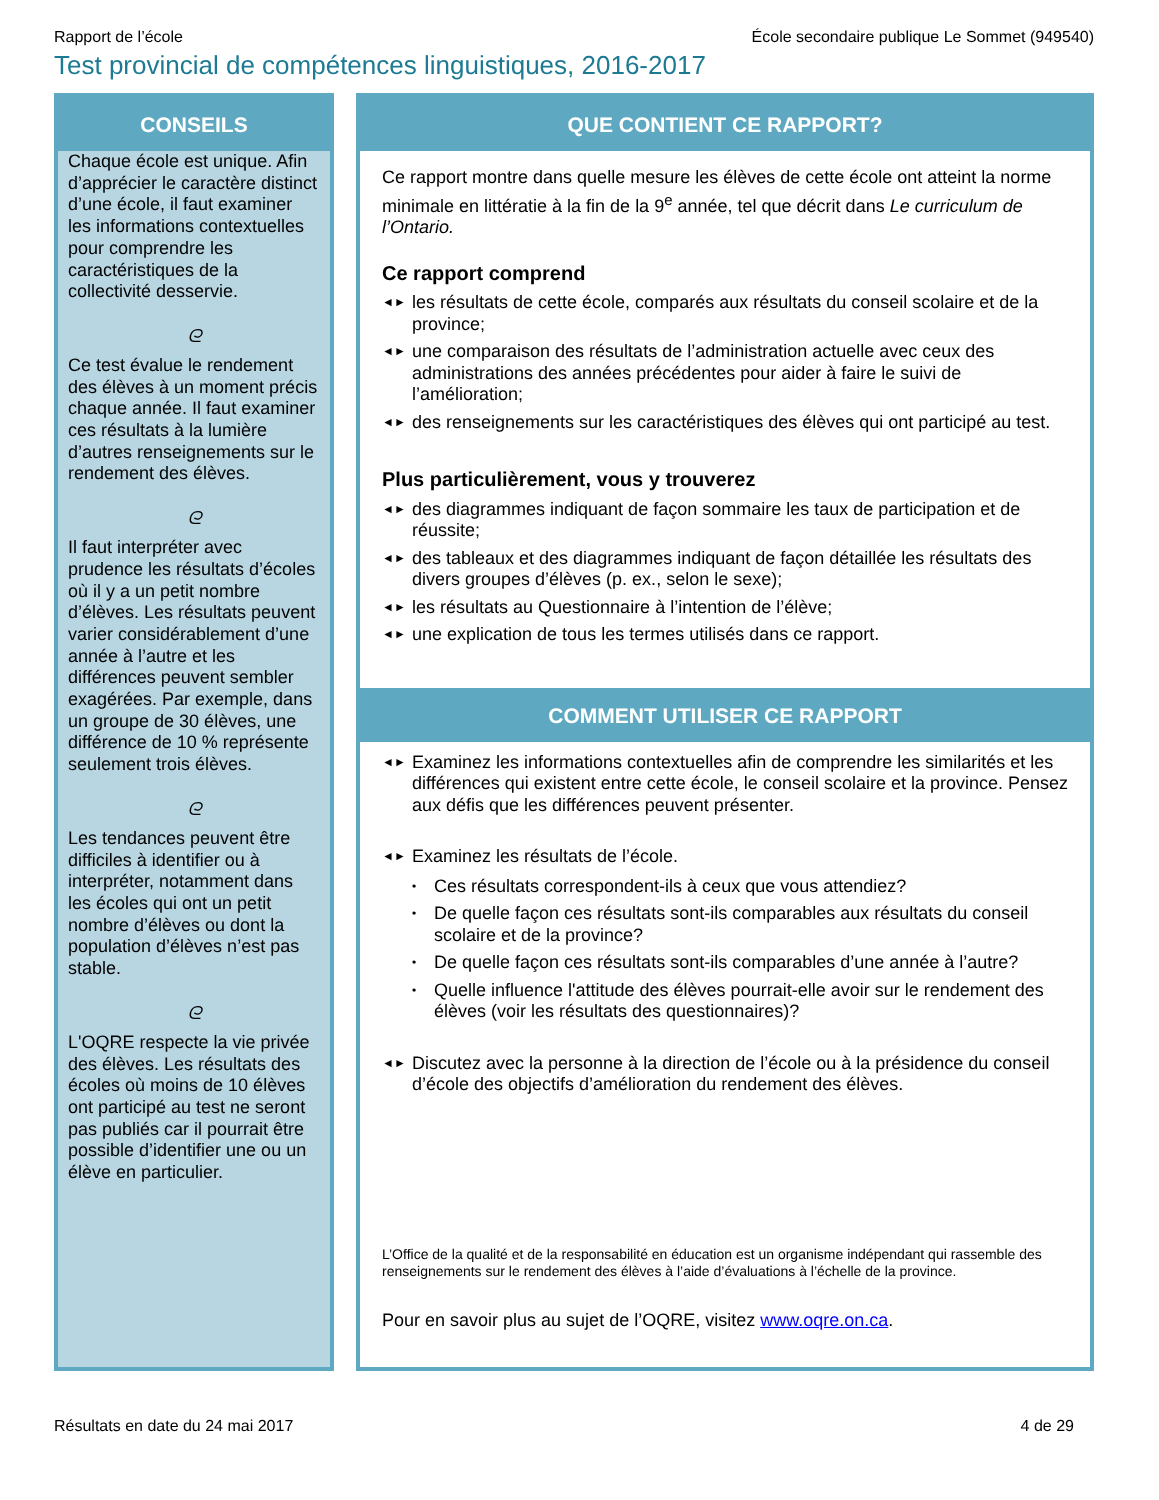Rapport de l’école École secondaire publique Le Sommet (949540)
Test provincial de compétences linguistiques, 2016-2017
CONSEILS
Chaque école est unique. Afin d’apprécier le caractère distinct d’une école, il faut examiner les informations contextuelles pour comprendre les caractéristiques de la collectivité desservie.
ᘓ
Ce test évalue le rendement des élèves à un moment précis chaque année. Il faut examiner ces résultats à la lumière d’autres renseignements sur le rendement des élèves.
ᘓ
Il faut interpréter avec prudence les résultats d’écoles où il y a un petit nombre d’élèves. Les résultats peuvent varier considérablement d’une année à l’autre et les différences peuvent sembler exagérées. Par exemple, dans un groupe de 30 élèves, une différence de 10 % représente seulement trois élèves.
ᘓ
Les tendances peuvent être difficiles à identifier ou à interpréter, notamment dans les écoles qui ont un petit nombre d’élèves ou dont la population d’élèves n’est pas stable.
ᘓ
L'OQRE respecte la vie privée des élèves. Les résultats des écoles où moins de 10 élèves ont participé au test ne seront pas publiés car il pourrait être possible d’identifier une ou un élève en particulier.
QUE CONTIENT CE RAPPORT?
Ce rapport montre dans quelle mesure les élèves de cette école ont atteint la norme minimale en littératie à la fin de la 9<sup>e</sup> année, tel que décrit dans Le curriculum de l’Ontario.
Ce rapport comprend
◄► les résultats de cette école, comparés aux résultats du conseil scolaire et de la province;
◄► une comparaison des résultats de l’administration actuelle avec ceux des administrations des années précédentes pour aider à faire le suivi de l’amélioration;
◄► des renseignements sur les caractéristiques des élèves qui ont participé au test.
Plus particulièrement, vous y trouverez
◄► des diagrammes indiquant de façon sommaire les taux de participation et de réussite;
◄► des tableaux et des diagrammes indiquant de façon détaillée les résultats des divers groupes d’élèves (p. ex., selon le sexe);
◄► les résultats au Questionnaire à l’intention de l’élève;
◄► une explication de tous les termes utilisés dans ce rapport.
COMMENT UTILISER CE RAPPORT
◄► Examinez les informations contextuelles afin de comprendre les similarités et les différences qui existent entre cette école, le conseil scolaire et la province. Pensez aux défis que les différences peuvent présenter.
◄► Examinez les résultats de l’école.
• Ces résultats correspondent-ils à ceux que vous attendiez?
• De quelle façon ces résultats sont-ils comparables aux résultats du conseil scolaire et de la province?
• De quelle façon ces résultats sont-ils comparables d’une année à l’autre?
• Quelle influence l'attitude des élèves pourrait-elle avoir sur le rendement des élèves (voir les résultats des questionnaires)?
◄► Discutez avec la personne à la direction de l’école ou à la présidence du conseil d’école des objectifs d’amélioration du rendement des élèves.
L’Office de la qualité et de la responsabilité en éducation est un organisme indépendant qui rassemble des renseignements sur le rendement des élèves à l’aide d’évaluations à l’échelle de la province.
Pour en savoir plus au sujet de l’OQRE, visitez www.oqre.on.ca.
Résultats en date du 24 mai 2017 4 de 29